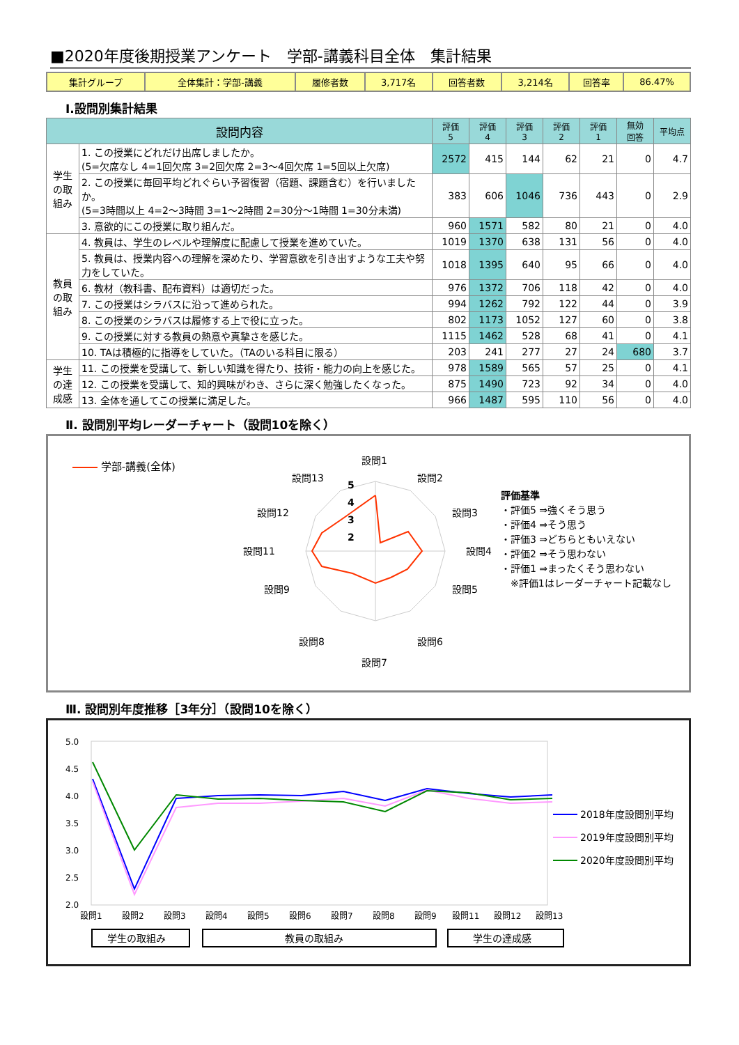■2020年度後期授業アンケート　学部-講義科目全体　集計結果
| 集計グループ | 全体集計：学部-講義 | 履修者数 | 3,717名 | 回答者数 | 3,214名 | 回答率 | 86.47% |
Ⅰ.設問別集計結果
| 設問内容 | | 評価 5 | 評価 4 | 評価 3 | 評価 2 | 評価 1 | 無効 回答 | 平均点 |
| --- | --- | --- | --- | --- | --- | --- | --- | --- |
| 学生の取組み | 1. この授業にどれだけ出席しましたか。 (5=欠席なし 4=1回欠席 3=2回欠席 2=3～4回欠席 1=5回以上欠席) | 2572 | 415 | 144 | 62 | 21 | 0 | 4.7 |
| | 2. この授業に毎回平均どれぐらい予習復習（宿題、課題含む）を行いましたか。 (5=3時間以上 4=2～3時間 3=1～2時間 2=30分～1時間 1=30分未満) | 383 | 606 | 1046 | 736 | 443 | 0 | 2.9 |
| | 3. 意欲的にこの授業に取り組んだ。 | 960 | 1571 | 582 | 80 | 21 | 0 | 4.0 |
| 教員の取組み | 4. 教員は、学生のレベルや理解度に配慮して授業を進めていた。 | 1019 | 1370 | 638 | 131 | 56 | 0 | 4.0 |
| | 5. 教員は、授業内容への理解を深めたり、学習意欲を引き出すような工夫や努力をしていた。 | 1018 | 1395 | 640 | 95 | 66 | 0 | 4.0 |
| | 6. 教材（教科書、配布資料）は適切だった。 | 976 | 1372 | 706 | 118 | 42 | 0 | 4.0 |
| | 7. この授業はシラバスに沿って進められた。 | 994 | 1262 | 792 | 122 | 44 | 0 | 3.9 |
| | 8. この授業のシラバスは履修する上で役に立った。 | 802 | 1173 | 1052 | 127 | 60 | 0 | 3.8 |
| | 9. この授業に対する教員の熱意や真摯さを感じた。 | 1115 | 1462 | 528 | 68 | 41 | 0 | 4.1 |
| | 10. TAは積極的に指導をしていた。（TAのいる科目に限る） | 203 | 241 | 277 | 27 | 24 | 680 | 3.7 |
| 学生の達成感 | 11. この授業を受講して、新しい知識を得たり、技術・能力の向上を感じた。 | 978 | 1589 | 565 | 57 | 25 | 0 | 4.1 |
| | 12. この授業を受講して、知的興味がわき、さらに深く勉強したくなった。 | 875 | 1490 | 723 | 92 | 34 | 0 | 4.0 |
| | 13. 全体を通してこの授業に満足した。 | 966 | 1487 | 595 | 110 | 56 | 0 | 4.0 |
Ⅱ. 設問別平均レーダーチャート（設問10を除く）
学部-講義(全体)
設問1
設問2
設問3
設問4
設問5
設問6
設問7
設問8
設問9
設問11
設問12
設問13
5
4
3
2
評価基準
・評価5 ⇒強くそう思う
・評価4 ⇒そう思う
・評価3 ⇒どちらともいえない
・評価2 ⇒そう思わない
・評価1 ⇒まったくそう思わない
　※評価1はレーダーチャート記載なし
Ⅲ. 設問別年度推移［3年分］（設問10を除く）
5.0
4.5
4.0
3.5
3.0
2.5
2.0
設問1
設問2
設問3
設問4
設問5
設問6
設問7
設問8
設問9
設問11
設問12
設問13
2018年度設問別平均
2019年度設問別平均
2020年度設問別平均
学生の取組み
教員の取組み
学生の達成感